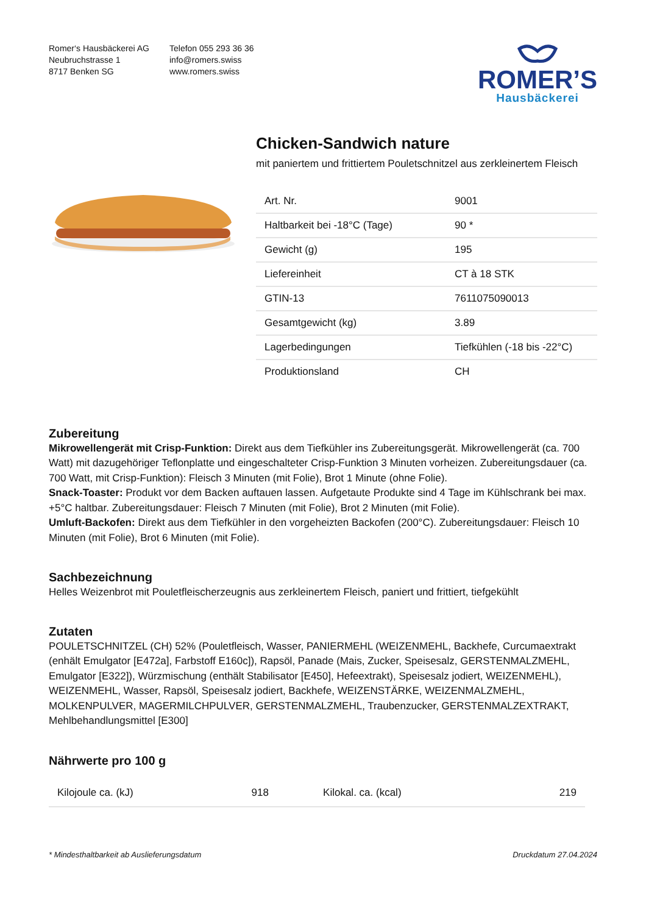Romer‘s Hausbäckerei AG
Neubruchstrasse 1
8717 Benken SG
Telefon 055 293 36 36
info@romers.swiss
www.romers.swiss
ROMER’S
Hausbäckerei
Chicken-Sandwich nature
mit paniertem und frittiertem Pouletschnitzel aus zerkleinertem Fleisch
| Art. Nr. | 9001 |
| Haltbarkeit bei -18°C (Tage) | 90 * |
| Gewicht (g) | 195 |
| Liefereinheit | CT à 18 STK |
| GTIN-13 | 7611075090013 |
| Gesamtgewicht (kg) | 3.89 |
| Lagerbedingungen | Tiefkühlen (-18 bis -22°C) |
| Produktionsland | CH |
Zubereitung
Mikrowellengerät mit Crisp-Funktion: Direkt aus dem Tiefkühler ins Zubereitungsgerät. Mikrowellengerät (ca. 700 Watt) mit dazugehöriger Teflonplatte und eingeschalteter Crisp-Funktion 3 Minuten vorheizen. Zubereitungsdauer (ca. 700 Watt, mit Crisp-Funktion): Fleisch 3 Minuten (mit Folie), Brot 1 Minute (ohne Folie).
Snack-Toaster: Produkt vor dem Backen auftauen lassen. Aufgetaute Produkte sind 4 Tage im Kühlschrank bei max. +5°C haltbar. Zubereitungsdauer: Fleisch 7 Minuten (mit Folie), Brot 2 Minuten (mit Folie).
Umluft-Backofen: Direkt aus dem Tiefkühler in den vorgeheizten Backofen (200°C). Zubereitungsdauer: Fleisch 10 Minuten (mit Folie), Brot 6 Minuten (mit Folie).
Sachbezeichnung
Helles Weizenbrot mit Pouletfleischerzeugnis aus zerkleinertem Fleisch, paniert und frittiert, tiefgekühlt
Zutaten
POULETSCHNITZEL (CH) 52% (Pouletfleisch, Wasser, PANIERMEHL (WEIZENMEHL, Backhefe, Curcumaextrakt (enhält Emulgator [E472a], Farbstoff E160c]), Rapsöl, Panade (Mais, Zucker, Speisesalz, GERSTENMALZMEHL, Emulgator [E322]), Würzmischung (enthält Stabilisator [E450], Hefeextrakt), Speisesalz jodiert, WEIZENMEHL), WEIZENMEHL, Wasser, Rapsöl, Speisesalz jodiert, Backhefe, WEIZENSTÄRKE, WEIZENMALZMEHL, MOLKENPULVER, MAGERMILCHPULVER, GERSTENMALZMEHL, Traubenzucker, GERSTENMALZEXTRAKT, Mehlbehandlungsmittel [E300]
Nährwerte pro 100 g
| Kilojoule ca. (kJ) | 918 | Kilokal. ca. (kcal) | 219 |
* Mindesthaltbarkeit ab Auslieferungsdatum Druckdatum 27.04.2024